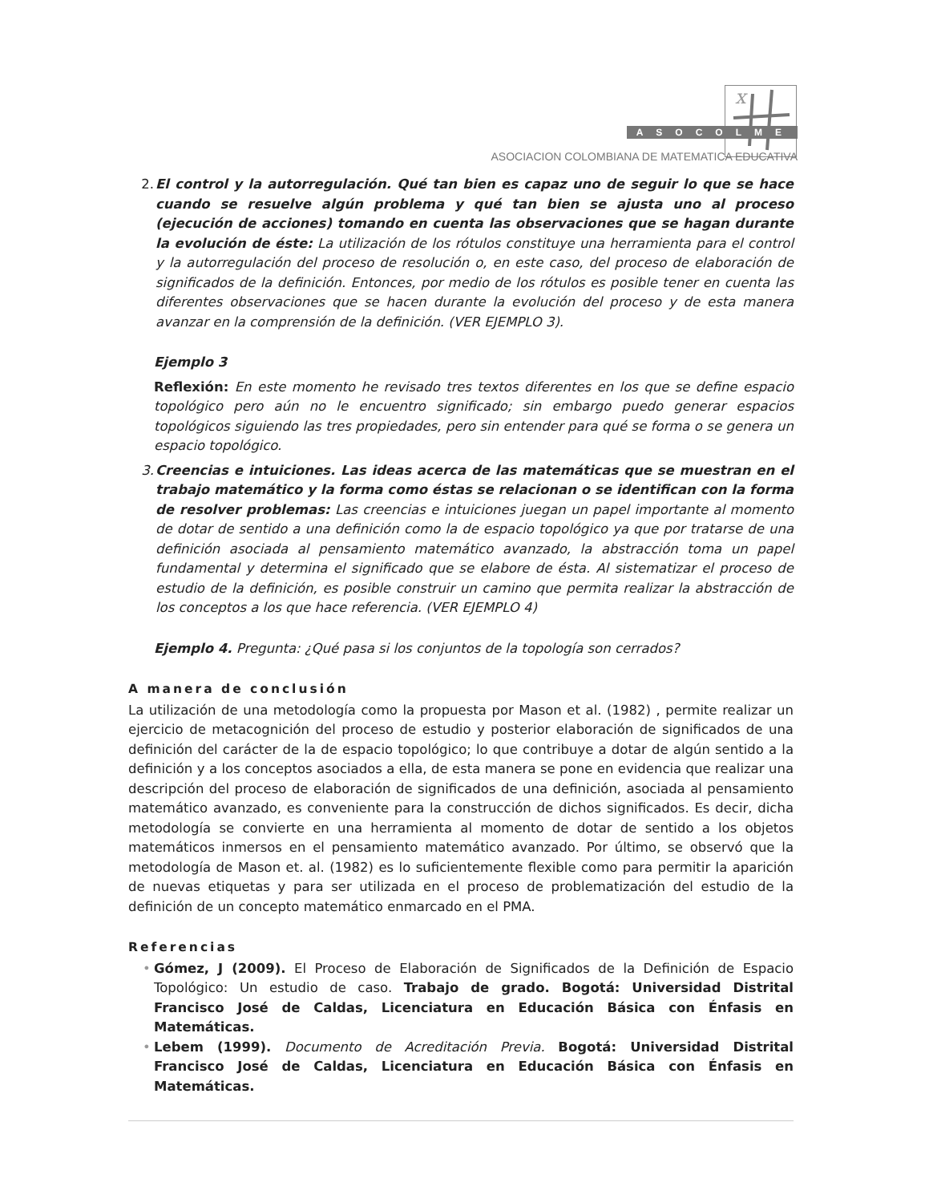x
ASOCOLME
ASOCIACION COLOMBIANA DE MATEMATICA EDUCATIVA
2. El control y la autorregulación. Qué tan bien es capaz uno de seguir lo que se hace cuando se resuelve algún problema y qué tan bien se ajusta uno al proceso (ejecución de acciones) tomando en cuenta las observaciones que se hagan durante la evolución de éste: La utilización de los rótulos constituye una herramienta para el control y la autorregulación del proceso de resolución o, en este caso, del proceso de elaboración de significados de la definición. Entonces, por medio de los rótulos es posible tener en cuenta las diferentes observaciones que se hacen durante la evolución del proceso y de esta manera avanzar en la comprensión de la definición. (VER EJEMPLO 3).
Ejemplo 3
Reflexión: En este momento he revisado tres textos diferentes en los que se define espacio topológico pero aún no le encuentro significado; sin embargo puedo generar espacios topológicos siguiendo las tres propiedades, pero sin entender para qué se forma o se genera un espacio topológico.
3. Creencias e intuiciones. Las ideas acerca de las matemáticas que se muestran en el trabajo matemático y la forma como éstas se relacionan o se identifican con la forma de resolver problemas: Las creencias e intuiciones juegan un papel importante al momento de dotar de sentido a una definición como la de espacio topológico ya que por tratarse de una definición asociada al pensamiento matemático avanzado, la abstracción toma un papel fundamental y determina el significado que se elabore de ésta. Al sistematizar el proceso de estudio de la definición, es posible construir un camino que permita realizar la abstracción de los conceptos a los que hace referencia. (VER EJEMPLO 4)
Ejemplo 4. Pregunta: ¿Qué pasa si los conjuntos de la topología son cerrados?
A manera de conclusión
La utilización de una metodología como la propuesta por Mason et al. (1982) , permite realizar un ejercicio de metacognición del proceso de estudio y posterior elaboración de significados de una definición del carácter de la de espacio topológico; lo que contribuye a dotar de algún sentido a la definición y a los conceptos asociados a ella, de esta manera se pone en evidencia que realizar una descripción del proceso de elaboración de significados de una definición, asociada al pensamiento matemático avanzado, es conveniente para la construcción de dichos significados. Es decir, dicha metodología se convierte en una herramienta al momento de dotar de sentido a los objetos matemáticos inmersos en el pensamiento matemático avanzado. Por último, se observó que la metodología de Mason et. al. (1982) es lo suficientemente flexible como para permitir la aparición de nuevas etiquetas y para ser utilizada en el proceso de problematización del estudio de la definición de un concepto matemático enmarcado en el PMA.
Referencias
• Gómez, J (2009). El Proceso de Elaboración de Significados de la Definición de Espacio Topológico: Un estudio de caso. Trabajo de grado. Bogotá: Universidad Distrital Francisco José de Caldas, Licenciatura en Educación Básica con Énfasis en Matemáticas.
• Lebem (1999). Documento de Acreditación Previa. Bogotá: Universidad Distrital Francisco José de Caldas, Licenciatura en Educación Básica con Énfasis en Matemáticas.